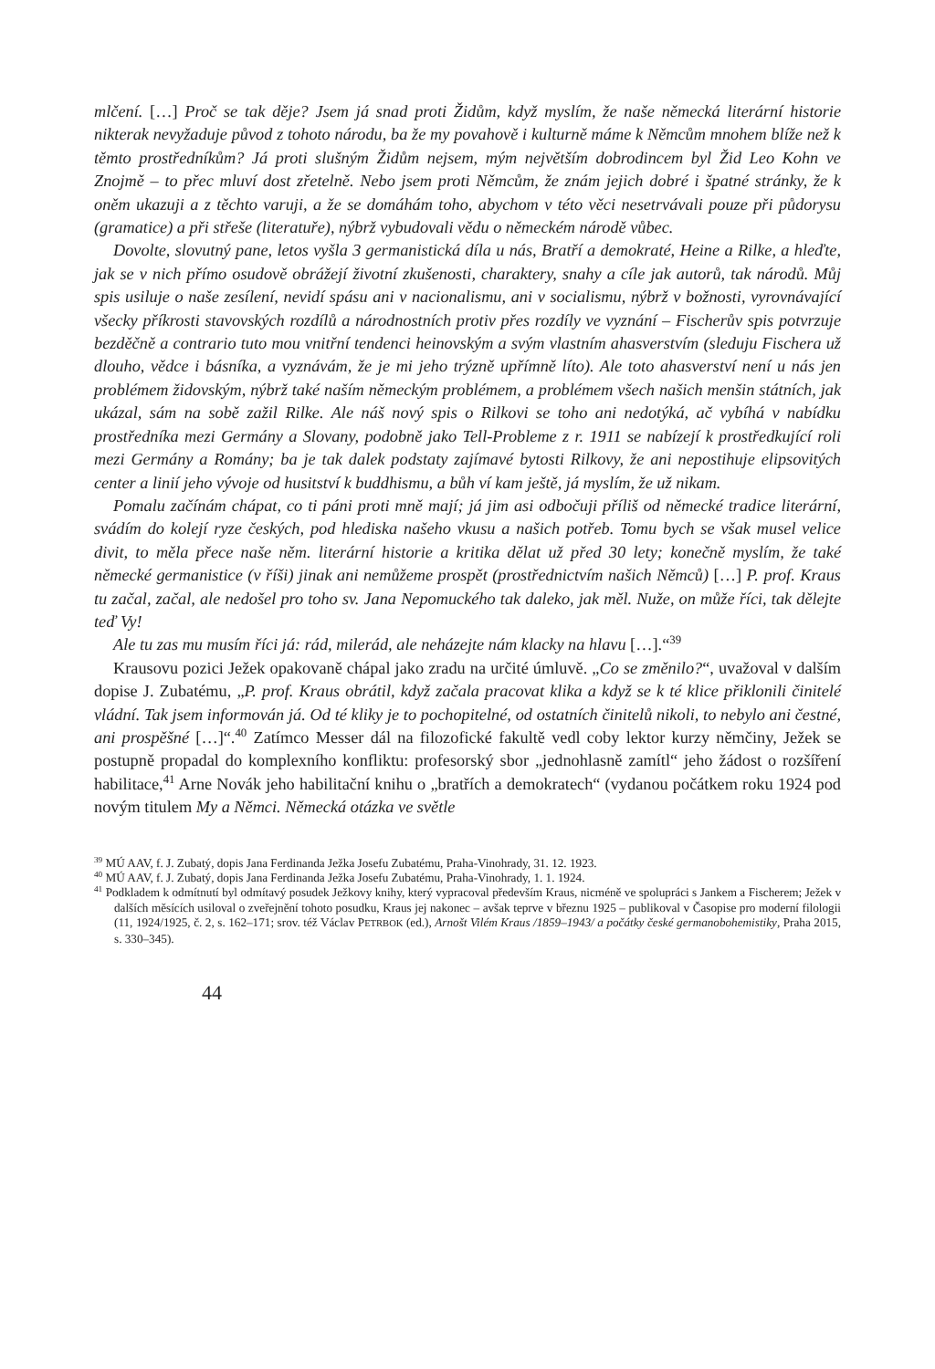mlčení. […] Proč se tak děje? Jsem já snad proti Židům, když myslím, že naše německá literární historie nikterak nevyžaduje původ z tohoto národu, ba že my povahově i kulturně máme k Němcům mnohem blíže než k těmto prostředníkům? Já proti slušným Židům nejsem, mým největším dobrodincem byl Žid Leo Kohn ve Znojmě – to přec mluví dost zřetelně. Nebo jsem proti Němcům, že znám jejich dobré i špatné stránky, že k oněm ukazuji a z těchto varuji, a že se domáhám toho, abychom v této věci nesetrvávali pouze při půdorysu (gramatice) a při střeše (literatuře), nýbrž vybudovali vědu o německém národě vůbec.
Dovolte, slovutný pane, letos vyšla 3 germanistická díla u nás, Bratří a demokraté, Heine a Rilke, a hleďte, jak se v nich přímo osudově obrážejí životní zkušenosti, charaktery, snahy a cíle jak autorů, tak národů. Můj spis usiluje o naše zesílení, nevidí spásu ani v nacionalismu, ani v socialismu, nýbrž v božnosti, vyrovnávající všecky příkrosti stavovských rozdílů a národnostních protiv přes rozdíly ve vyznání – Fischerův spis potvrzuje bezděčně a contrario tuto mou vnitřní tendenci heinovským a svým vlastním ahasverstvím (sleduju Fischera už dlouho, vědce i básníka, a vyznávám, že je mi jeho trýzně upřímně líto). Ale toto ahasverství není u nás jen problémem židovským, nýbrž také naším německým problémem, a problémem všech našich menšin státních, jak ukázal, sám na sobě zažil Rilke. Ale náš nový spis o Rilkovi se toho ani nedotýká, ač vybíhá v nabídku prostředníka mezi Germány a Slovany, podobně jako Tell-Probleme z r. 1911 se nabízejí k prostředkující roli mezi Germány a Romány; ba je tak dalek podstaty zajímavé bytosti Rilkovy, že ani nepostihuje elipsovitých center a linií jeho vývoje od husitství k buddhismu, a bůh ví kam ještě, já myslím, že už nikam.
Pomalu začínám chápat, co ti páni proti mně mají; já jim asi odbočuji příliš od německé tradice literární, svádím do kolejí ryze českých, pod hlediska našeho vkusu a našich potřeb. Tomu bych se však musel velice divit, to měla přece naše něm. literární historie a kritika dělat už před 30 lety; konečně myslím, že také německé germanistice (v říši) jinak ani nemůžeme prospět (prostřednictvím našich Němců) […] P. prof. Kraus tu začal, začal, ale nedošel pro toho sv. Jana Nepomuckého tak daleko, jak měl. Nuže, on může říci, tak dělejte teď Vy!
Ale tu zas mu musím říci já: rád, milerád, ale neházejte nám klacky na hlavu […].“<sup>39</sup>
Krausovu pozici Ježek opakovaně chápal jako zradu na určité úmluvě. „Co se změnilo?“, uvažoval v dalším dopise J. Zubatému, „P. prof. Kraus obrátil, když začala pracovat klika a když se k té klice přiklonili činitelé vládní. Tak jsem informován já. Od té kliky je to pochopitelné, od ostatních činitelů nikoli, to nebylo ani čestné, ani prospěšné […]“.<sup>40</sup> Zatímco Messer dál na filozofické fakultě vedl coby lektor kurzy němčiny, Ježek se postupně propadal do komplexního konfliktu: profesorský sbor „jednohlasně zamítl“ jeho žádost o rozšíření habilitace,<sup>41</sup> Arne Novák jeho habilitační knihu o „bratřích a demokratech“ (vydanou počátkem roku 1924 pod novým titulem My a Němci. Německá otázka ve světle
<sup>39</sup> MÚ AAV, f. J. Zubatý, dopis Jana Ferdinanda Ježka Josefu Zubatému, Praha-Vinohrady, 31. 12. 1923.
<sup>40</sup> MÚ AAV, f. J. Zubatý, dopis Jana Ferdinanda Ježka Josefu Zubatému, Praha-Vinohrady, 1. 1. 1924.
<sup>41</sup> Podkladem k odmítnutí byl odmítavý posudek Ježkovy knihy, který vypracoval především Kraus, nicméně ve spolupráci s Jankem a Fischerem; Ježek v dalších měsících usiloval o zveřejnění tohoto posudku, Kraus jej nakonec – avšak teprve v březnu 1925 – publikoval v Časopise pro moderní filologii (11, 1924/1925, č. 2, s. 162–171; srov. též Václav PETRBOK (ed.), Arnošt Vilém Kraus /1859–1943/ a počátky české germanobohemistiky, Praha 2015, s. 330–345).
44